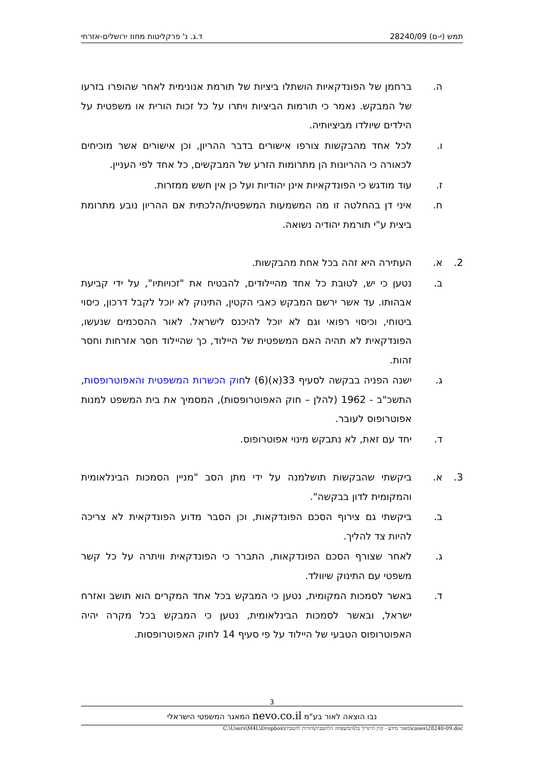תמש (י-ם) 28240/09 ד.ג. נ' פרקליטות מחוז ירושלים-אזרחי
ה. ברחמן של הפונדקאיות הושתלו ביציות של תורמת אנונימית לאחר שהופרו בזרעו של המבקש. נאמר כי תורמות הביציות ויתרו על כל זכות הורית או משפטית על הילדים שיולדו מביציותיה.
ו. לכל אחד מהבקשות צורפו אישורים בדבר ההריון, וכן אישורים אשר מוכיחים לכאורה כי ההריונות הן מתרומות הזרע של המבקשים, כל אחד לפי העניין.
ז. עוד מודגש כי הפונדקאיות אינן יהודיות ועל כן אין חשש ממזרות.
ח. איני דן בהחלטה זו מה המשמעות המשפטית/הלכתית אם ההריון נובע מתרומת ביצית ע"י תורמת יהודיה נשואה.
2. א. העתירה היא זהה בכל אחת מהבקשות.
ב. נטען כי יש, לטובת כל אחד מהיילודים, להבטיח את "זכויותיו", על ידי קביעת אבהותו. עד אשר ירשם המבקש כאבי הקטין, התינוק לא יוכל לקבל דרכון, כיסוי ביטוחי, וכיסוי רפואי וגם לא יוכל להיכנס לישראל. לאור ההסכמים שנעשו, הפונדקאית לא תהיה האם המשפטית של היילוד, כך שהיילוד חסר אזרחות וחסר זהות.
ג. ישנה הפניה בבקשה לסעיף 33(א)(6) לחוק הכשרות המשפטית והאפוטרופסות, התשכ"ב - 1962 (להלן – חוק האפוטרופסות), המסמיך את בית המשפט למנות אפוטרופוס לעובר.
ד. יחד עם זאת, לא נתבקש מינוי אפוטרופוס.
3. א. ביקשתי שהבקשות תושלמנה על ידי מתן הסב "מניין הסמכות הבינלאומית והמקומית לדון בבקשה".
ב. ביקשתי גם צירוף הסכם הפונדקאות, וכן הסבר מדוע הפונדקאית לא צריכה להיות צד להליך.
ג. לאחר שצורף הסכם הפונדקאות, התברר כי הפונדקאית וויתרה על כל קשר משפטי עם התינוק שיוולד.
ד. באשר לסמכות המקומית, נטען כי המבקש בכל אחד המקרים הוא תושב ואזרח ישראל, ובאשר לסמכות הבינלאומית, נטען כי המבקש בכל מקרה יהיה האפוטרופוס הטבעי של היילוד על פי סעיף 14 לחוק האפוטרופסות.
3
נבו הוצאה לאור בע"מ nevo.co.il המאגר המשפטי הישראלי
C:\Users\M4L\Dropbox\מאגר מידע - קרן היינריך בל\המשפחה הלהטבית\הורות להטבית\cases\28240-09.doc